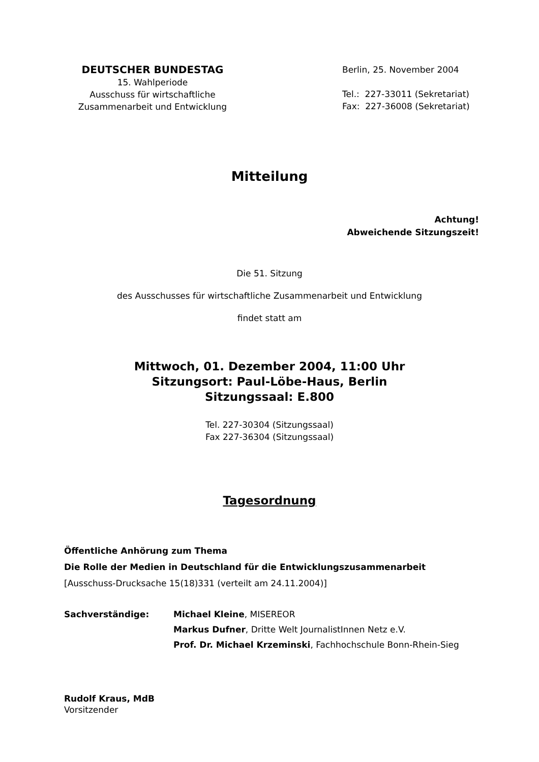DEUTSCHER BUNDESTAG
15. Wahlperiode
Ausschuss für wirtschaftliche
Zusammenarbeit und Entwicklung
Berlin, 25. November 2004
Tel.: 227-33011 (Sekretariat)
Fax: 227-36008 (Sekretariat)
Mitteilung
Achtung!
Abweichende Sitzungszeit!
Die 51. Sitzung
des Ausschusses für wirtschaftliche Zusammenarbeit und Entwicklung
findet statt am
Mittwoch, 01. Dezember 2004, 11:00 Uhr
Sitzungsort: Paul-Löbe-Haus, Berlin
Sitzungssaal: E.800
Tel. 227-30304 (Sitzungssaal)
Fax 227-36304 (Sitzungssaal)
Tagesordnung
Öffentliche Anhörung zum Thema
Die Rolle der Medien in Deutschland für die Entwicklungszusammenarbeit
[Ausschuss-Drucksache 15(18)331 (verteilt am 24.11.2004)]
| Sachverständige: | Michael Kleine , MISEREOR Markus Dufner , Dritte Welt JournalistInnen Netz e.V. Prof. Dr. Michael Krzeminski , Fachhochschule Bonn-Rhein-Sieg |
Rudolf Kraus, MdB
Vorsitzender